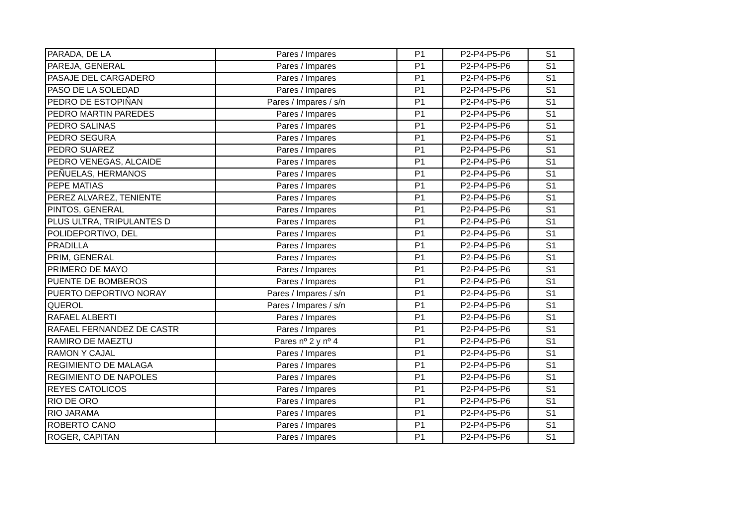| PARADA, DE LA | Pares / Impares | P1 | P2-P4-P5-P6 | S1 |
| PAREJA, GENERAL | Pares / Impares | P1 | P2-P4-P5-P6 | S1 |
| PASAJE DEL CARGADERO | Pares / Impares | P1 | P2-P4-P5-P6 | S1 |
| PASO DE LA SOLEDAD | Pares / Impares | P1 | P2-P4-P5-P6 | S1 |
| PEDRO DE ESTOPIÑAN | Pares / Impares / s/n | P1 | P2-P4-P5-P6 | S1 |
| PEDRO MARTIN PAREDES | Pares / Impares | P1 | P2-P4-P5-P6 | S1 |
| PEDRO SALINAS | Pares / Impares | P1 | P2-P4-P5-P6 | S1 |
| PEDRO SEGURA | Pares / Impares | P1 | P2-P4-P5-P6 | S1 |
| PEDRO SUAREZ | Pares / Impares | P1 | P2-P4-P5-P6 | S1 |
| PEDRO VENEGAS, ALCAIDE | Pares / Impares | P1 | P2-P4-P5-P6 | S1 |
| PEÑUELAS, HERMANOS | Pares / Impares | P1 | P2-P4-P5-P6 | S1 |
| PEPE MATIAS | Pares / Impares | P1 | P2-P4-P5-P6 | S1 |
| PEREZ ALVAREZ, TENIENTE | Pares / Impares | P1 | P2-P4-P5-P6 | S1 |
| PINTOS, GENERAL | Pares / Impares | P1 | P2-P4-P5-P6 | S1 |
| PLUS ULTRA, TRIPULANTES D | Pares / Impares | P1 | P2-P4-P5-P6 | S1 |
| POLIDEPORTIVO, DEL | Pares / Impares | P1 | P2-P4-P5-P6 | S1 |
| PRADILLA | Pares / Impares | P1 | P2-P4-P5-P6 | S1 |
| PRIM, GENERAL | Pares / Impares | P1 | P2-P4-P5-P6 | S1 |
| PRIMERO DE MAYO | Pares / Impares | P1 | P2-P4-P5-P6 | S1 |
| PUENTE DE BOMBEROS | Pares / Impares | P1 | P2-P4-P5-P6 | S1 |
| PUERTO DEPORTIVO NORAY | Pares / Impares / s/n | P1 | P2-P4-P5-P6 | S1 |
| QUEROL | Pares / Impares / s/n | P1 | P2-P4-P5-P6 | S1 |
| RAFAEL ALBERTI | Pares / Impares | P1 | P2-P4-P5-P6 | S1 |
| RAFAEL FERNANDEZ DE CASTR | Pares / Impares | P1 | P2-P4-P5-P6 | S1 |
| RAMIRO DE MAEZTU | Pares nº 2 y nº 4 | P1 | P2-P4-P5-P6 | S1 |
| RAMON Y CAJAL | Pares / Impares | P1 | P2-P4-P5-P6 | S1 |
| REGIMIENTO DE MALAGA | Pares / Impares | P1 | P2-P4-P5-P6 | S1 |
| REGIMIENTO DE NAPOLES | Pares / Impares | P1 | P2-P4-P5-P6 | S1 |
| REYES CATOLICOS | Pares / Impares | P1 | P2-P4-P5-P6 | S1 |
| RIO DE ORO | Pares / Impares | P1 | P2-P4-P5-P6 | S1 |
| RIO JARAMA | Pares / Impares | P1 | P2-P4-P5-P6 | S1 |
| ROBERTO CANO | Pares / Impares | P1 | P2-P4-P5-P6 | S1 |
| ROGER, CAPITAN | Pares / Impares | P1 | P2-P4-P5-P6 | S1 |